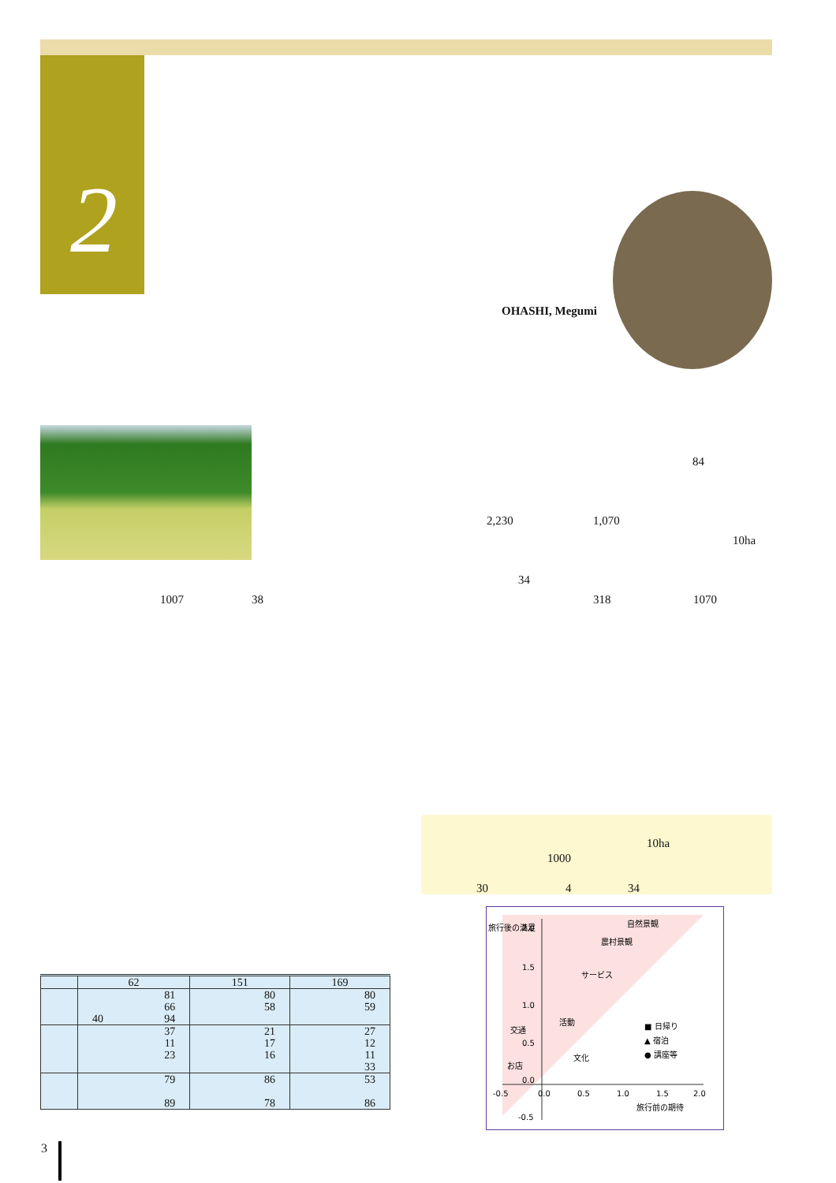2
OHASHI, Megumi
84
2,230 1,070
10ha
34
1007 38 318 1070
10ha
1000
30 4 34
| | 62 | 151 | 169 |
| --- | --- | --- | --- |
| | 81 66 40 94 | 80 58 | 80 59 |
| | 37 11 23 | 21 17 16 | 27 12 11 33 |
| | 79 89 | 86 78 | 53 86 |
旅行後の満足
2.0
1.5
1.0
0.5
0.0
-0.5
-0.5
0.0
0.5
1.0
1.5
2.0
旅行前の期待
自然景観
農村景観
サービス
活動
交通
文化
お店
■ 日帰り
▲ 宿泊
● 講座等
3